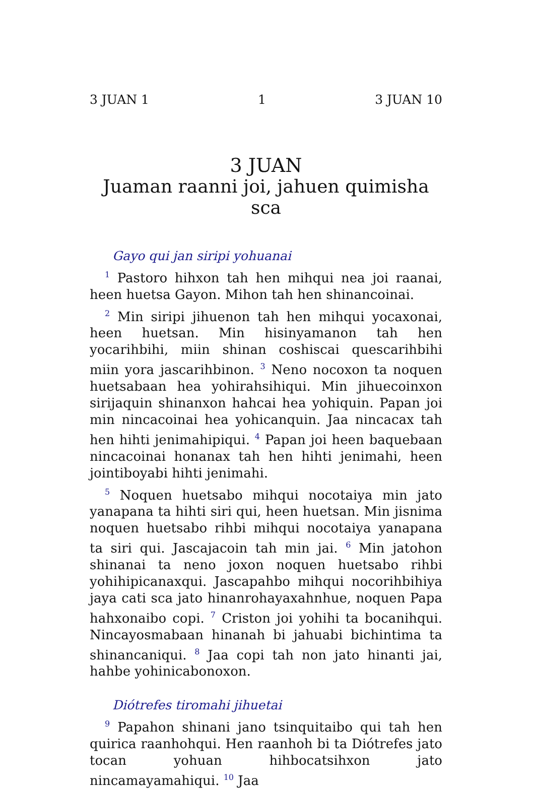3 JUAN 1 1 3 JUAN 10
3 JUAN
Juaman raanni joi, jahuen quimisha sca
Gayo qui jan siripi yohuanai
<sup>1</sup> Pastoro hihxon tah hen mihqui nea joi raanai, heen huetsa Gayon. Mihon tah hen shinancoinai.
<sup>2</sup> Min siripi jihuenon tah hen mihqui yocaxonai, heen huetsan. Min hisinyamanon tah hen yocarihbihi, miin shinan coshiscai quescarihbihi miin yora jascarihbinon. <sup>3</sup> Neno nocoxon ta noquen huetsabaan hea yohirahsihiqui. Min jihuecoinxon sirijaquin shinanxon hahcai hea yohiquin. Papan joi min nincacoinai hea yohicanquin. Jaa nincacax tah hen hihti jenimahipiqui. <sup>4</sup> Papan joi heen baquebaan nincacoinai honanax tah hen hihti jenimahi, heen jointiboyabi hihti jenimahi.
<sup>5</sup> Noquen huetsabo mihqui nocotaiya min jato yanapana ta hihti siri qui, heen huetsan. Min jisnima noquen huetsabo rihbi mihqui nocotaiya yanapana ta siri qui. Jascajacoin tah min jai. <sup>6</sup> Min jatohon shinanai ta neno joxon noquen huetsabo rihbi yohihipicanaxqui. Jascapahbo mihqui nocorihbihiya jaya cati sca jato hinanrohayaxahnhue, noquen Papa hahxonaibo copi. <sup>7</sup> Criston joi yohihi ta bocanihqui. Nincayosmabaan hinanah bi jahuabi bichintima ta shinancaniqui. <sup>8</sup> Jaa copi tah non jato hinanti jai, hahbe yohinicabonoxon.
Diótrefes tiromahi jihuetai
<sup>9</sup> Papahon shinani jano tsinquitaibo qui tah hen quirica raanhohqui. Hen raanhoh bi ta Diótrefes jato tocan yohuan hihbocatsihxon jato nincamayamahiqui. <sup>10</sup> Jaa